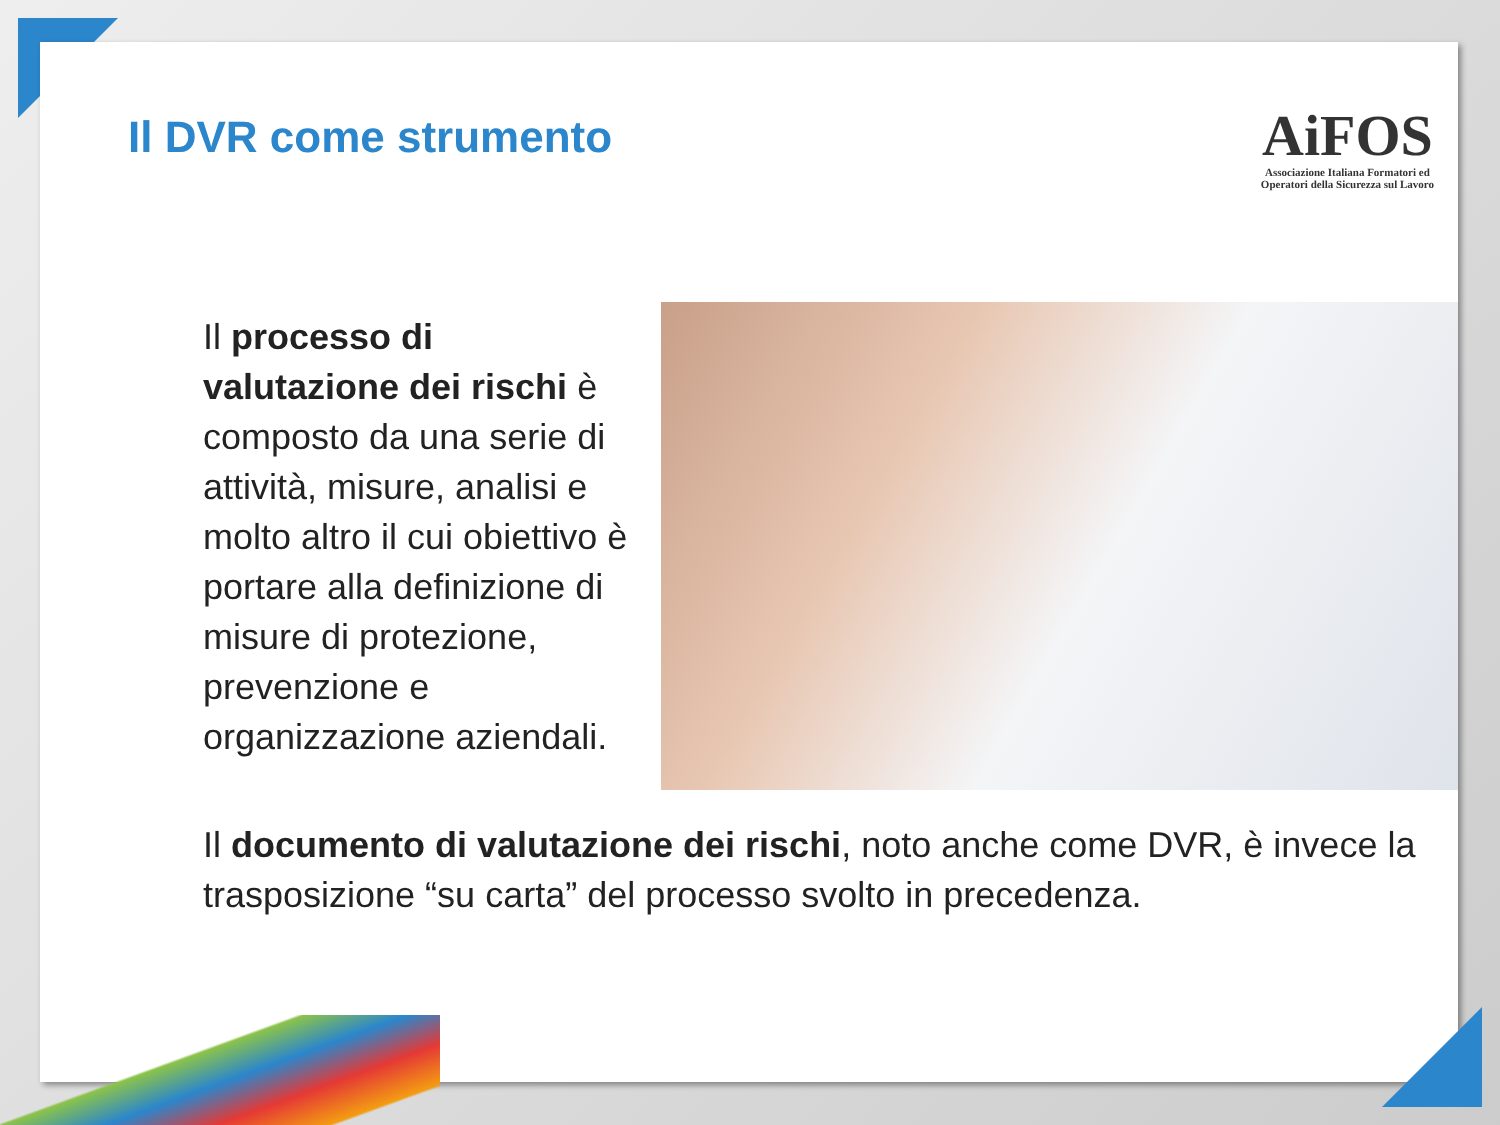Il DVR come strumento
AiFOS
Associazione Italiana Formatori ed
Operatori della Sicurezza sul Lavoro
Il processo di valutazione dei rischi è composto da una serie di attività, misure, analisi e molto altro il cui obiettivo è portare alla definizione di misure di protezione, prevenzione e organizzazione aziendali.
Il documento di valutazione dei rischi, noto anche come DVR, è invece la trasposizione “su carta” del processo svolto in precedenza.